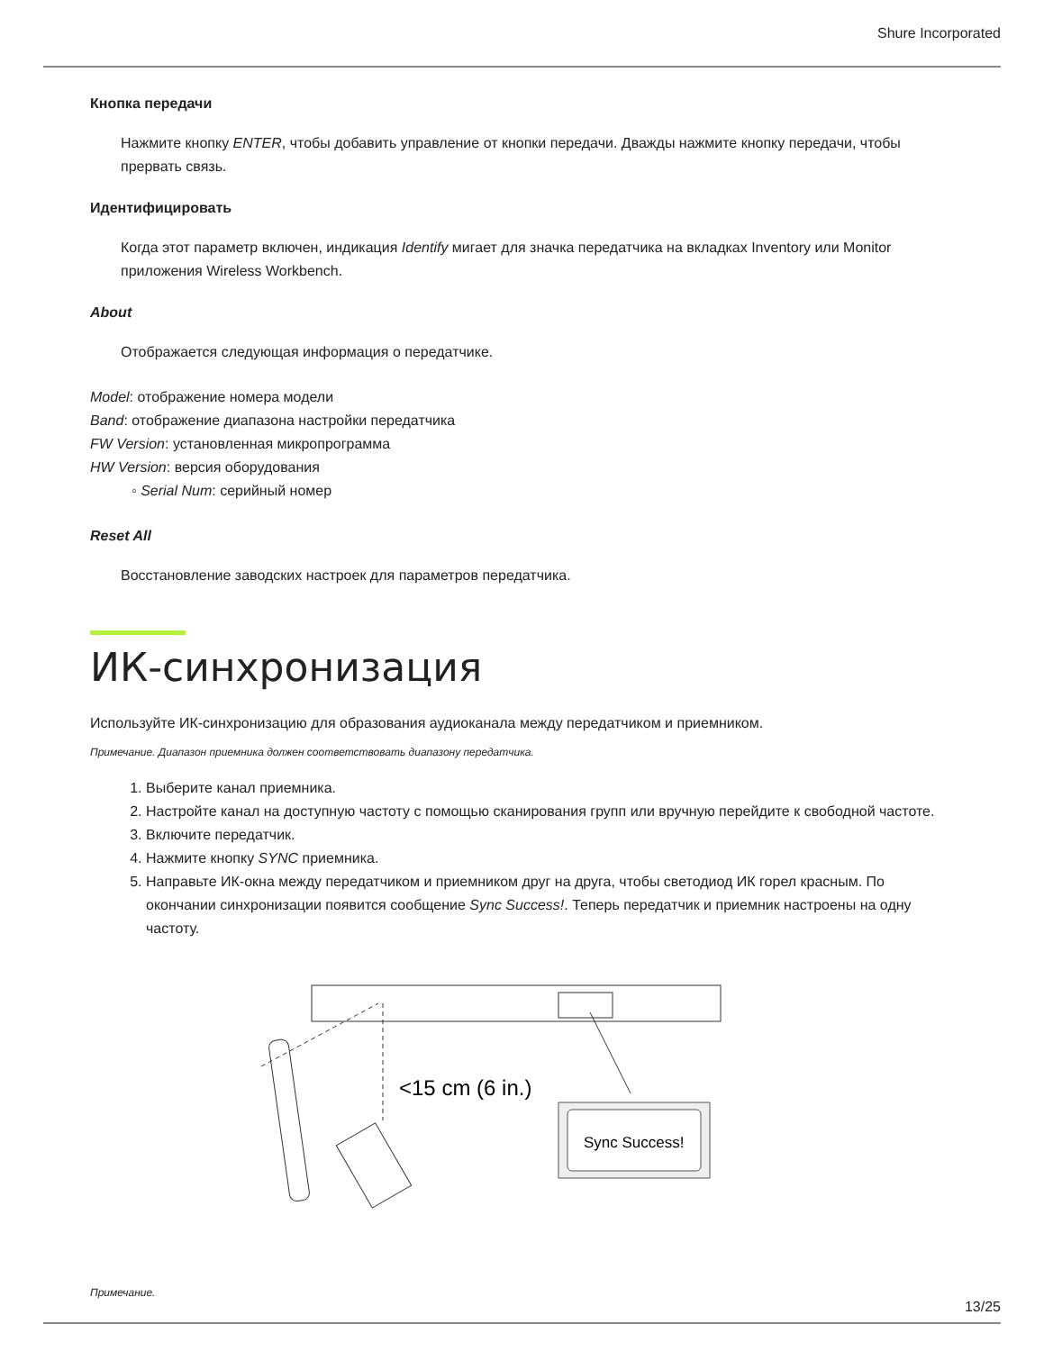Shure Incorporated
Кнопка передачи
Нажмите кнопку ENTER, чтобы добавить управление от кнопки передачи. Дважды нажмите кнопку передачи, чтобы прервать связь.
Идентифицировать
Когда этот параметр включен, индикация Identify мигает для значка передатчика на вкладках Inventory или Monitor приложения Wireless Workbench.
About
Отображается следующая информация о передатчике.
Model: отображение номера модели
Band: отображение диапазона настройки передатчика
FW Version: установленная микропрограмма
HW Version: версия оборудования
◦ Serial Num: серийный номер
Reset All
Восстановление заводских настроек для параметров передатчика.
ИК-синхронизация
Используйте ИК-синхронизацию для образования аудиоканала между передатчиком и приемником.
Примечание. Диапазон приемника должен соответствовать диапазону передатчика.
1. Выберите канал приемника.
2. Настройте канал на доступную частоту с помощью сканирования групп или вручную перейдите к свободной частоте.
3. Включите передатчик.
4. Нажмите кнопку SYNC приемника.
5. Направьте ИК-окна между передатчиком и приемником друг на друга, чтобы светодиод ИК горел красным. По окончании синхронизации появится сообщение Sync Success!. Теперь передатчик и приемник настроены на одну частоту.
<15 cm (6 in.)
Sync Success!
Примечание.
13/25